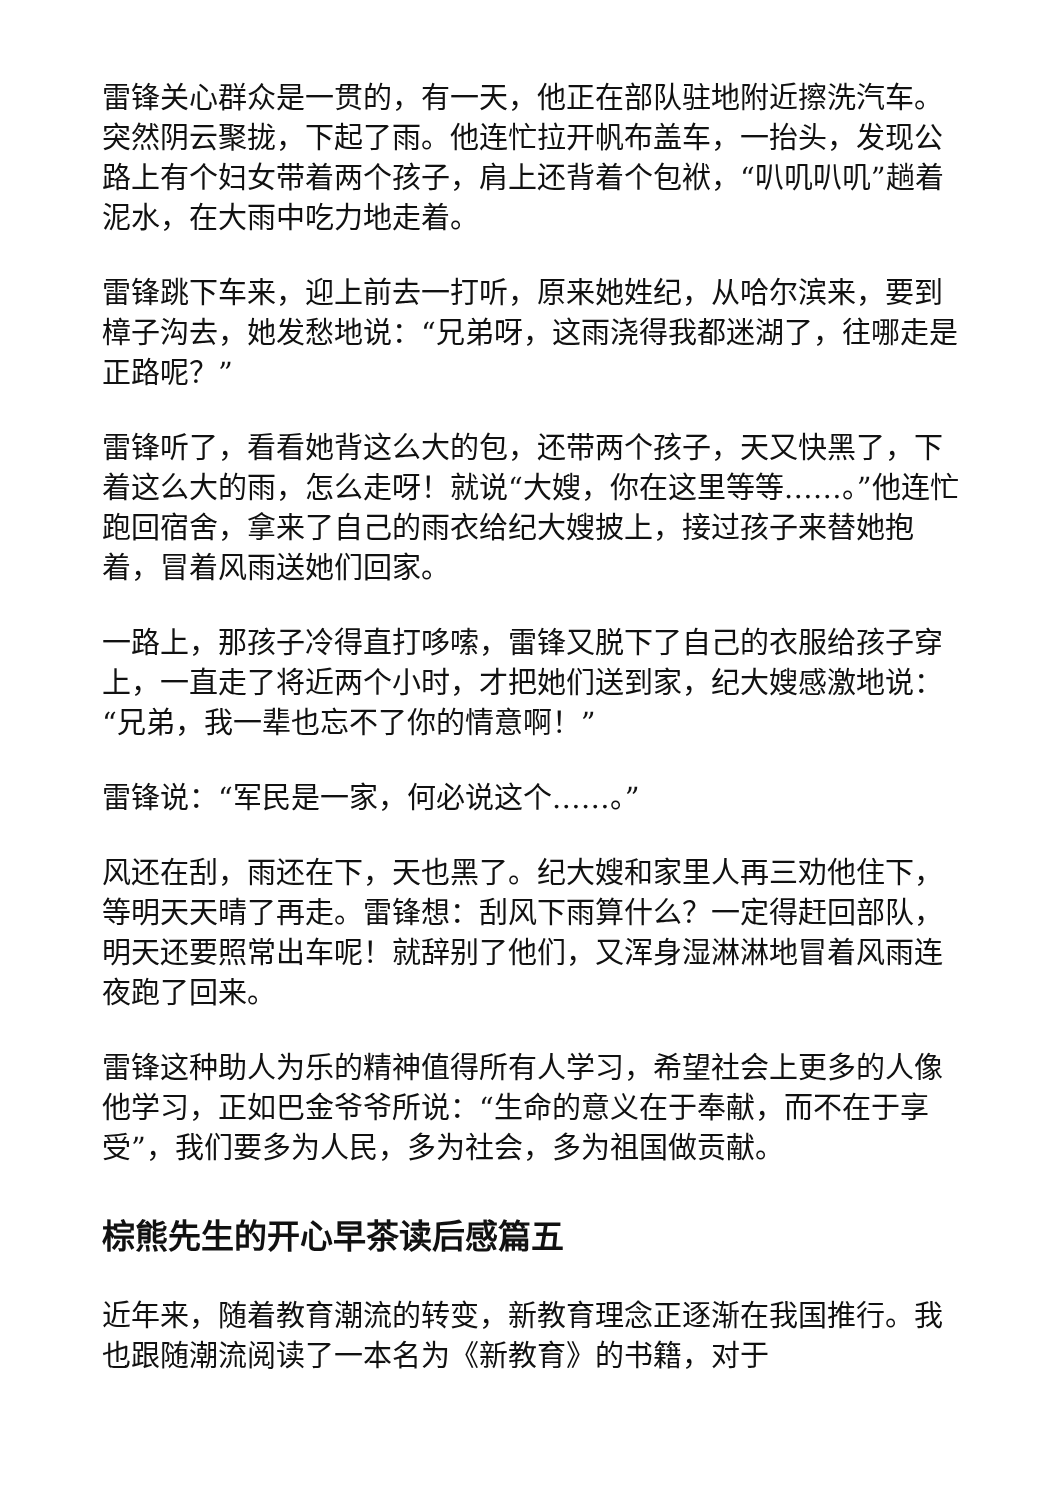雷锋关心群众是一贯的，有一天，他正在部队驻地附近擦洗汽车。突然阴云聚拢，下起了雨。他连忙拉开帆布盖车，一抬头，发现公路上有个妇女带着两个孩子，肩上还背着个包袱，“叭叽叭叽”趟着泥水，在大雨中吃力地走着。
雷锋跳下车来，迎上前去一打听，原来她姓纪，从哈尔滨来，要到樟子沟去，她发愁地说：“兄弟呀，这雨浇得我都迷湖了，往哪走是正路呢？”
雷锋听了，看看她背这么大的包，还带两个孩子，天又快黑了，下着这么大的雨，怎么走呀！就说“大嫂，你在这里等等……。”他连忙跑回宿舍，拿来了自己的雨衣给纪大嫂披上，接过孩子来替她抱着，冒着风雨送她们回家。
一路上，那孩子冷得直打哆嗦，雷锋又脱下了自己的衣服给孩子穿上，一直走了将近两个小时，才把她们送到家，纪大嫂感激地说：“兄弟，我一辈也忘不了你的情意啊！”
雷锋说：“军民是一家，何必说这个……。”
风还在刮，雨还在下，天也黑了。纪大嫂和家里人再三劝他住下，等明天天晴了再走。雷锋想：刮风下雨算什么？一定得赶回部队，明天还要照常出车呢！就辞别了他们，又浑身湿淋淋地冒着风雨连夜跑了回来。
雷锋这种助人为乐的精神值得所有人学习，希望社会上更多的人像他学习，正如巴金爷爷所说：“生命的意义在于奉献，而不在于享受”，我们要多为人民，多为社会，多为祖国做贡献。
棕熊先生的开心早茶读后感篇五
近年来，随着教育潮流的转变，新教育理念正逐渐在我国推行。我也跟随潮流阅读了一本名为《新教育》的书籍，对于